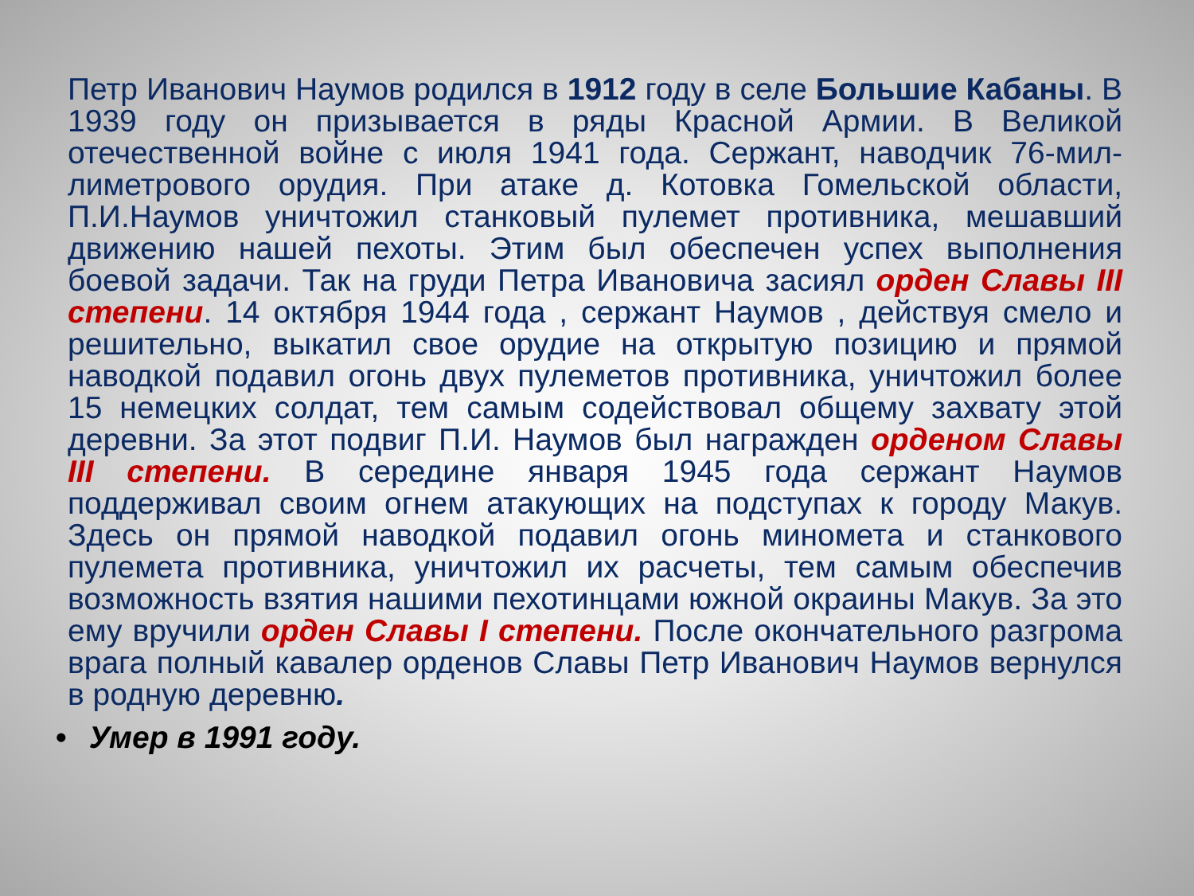Петр Иванович Наумов родился в 1912 году в селе Большие Кабаны. В 1939 году он призывается в ряды Красной Армии. В Великой отечественной войне с июля 1941 года. Сержант, наводчик 76-мил-лиметрового орудия. При атаке д. Котовка Гомельской области, П.И.Наумов уничтожил станковый пулемет противника, мешавший движению нашей пехоты. Этим был обеспечен успех выполнения боевой задачи. Так на груди Петра Ивановича засиял орден Славы III степени. 14 октября 1944 года , сержант Наумов , действуя смело и решительно, выкатил свое орудие на открытую позицию и прямой наводкой подавил огонь двух пулеметов противника, уничтожил более 15 немецких солдат, тем самым содействовал общему захвату этой деревни. За этот подвиг П.И. Наумов был награжден орденом Славы III степени. В середине января 1945 года сержант Наумов поддерживал своим огнем атакующих на подступах к городу Макув. Здесь он прямой наводкой подавил огонь минометa и станкового пулемета противника, уничтожил их расчеты, тем самым обеспечив возможность взятия нашими пехотинцами южной окраины Макув. За это ему вручили орден Славы I степени. После окончательного разгрома врага полный кавалер орденов Славы Петр Иванович Наумов вернулся в родную деревню.
• Умер в 1991 году.